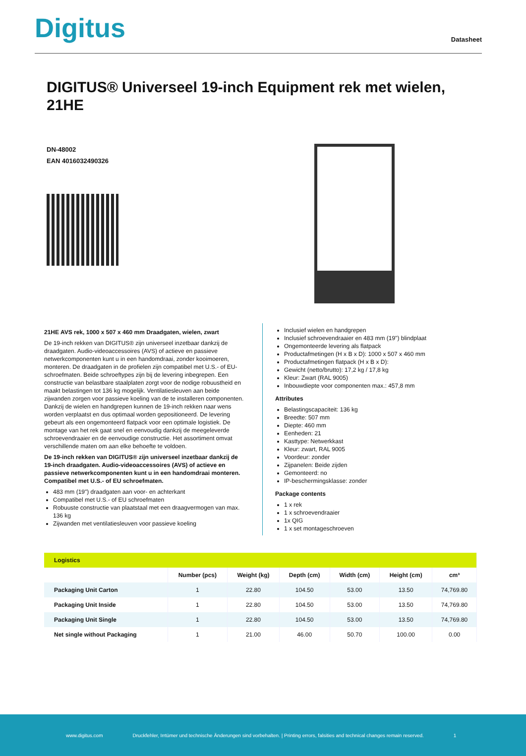Digitus
Datasheet
DIGITUS® Universeel 19-inch Equipment rek met wielen, 21HE
DN-48002
EAN 4016032490326
21HE AVS rek, 1000 x 507 x 460 mm Draadgaten, wielen, zwart
De 19-inch rekken van DIGITUS® zijn universeel inzetbaar dankzij de draadgaten. Audio-videoaccessoires (AVS) of actieve en passieve netwerkcomponenten kunt u in een handomdraai, zonder kooimoeren, monteren. De draadgaten in de profielen zijn compatibel met U.S.- of EU-schroefmaten. Beide schroeftypes zijn bij de levering inbegrepen. Een constructie van belastbare staalplaten zorgt voor de nodige robuustheid en maakt belastingen tot 136 kg mogelijk. Ventilatiesleuven aan beide zijwanden zorgen voor passieve koeling van de te installeren componenten. Dankzij de wielen en handgrepen kunnen de 19-inch rekken naar wens worden verplaatst en dus optimaal worden gepositioneerd. De levering gebeurt als een ongemonteerd flatpack voor een optimale logistiek. De montage van het rek gaat snel en eenvoudig dankzij de meegeleverde schroevendraaier en de eenvoudige constructie. Het assortiment omvat verschillende maten om aan elke behoefte te voldoen.
De 19-inch rekken van DIGITUS® zijn universeel inzetbaar dankzij de 19-inch draadgaten. Audio-videoaccessoires (AVS) of actieve en passieve netwerkcomponenten kunt u in een handomdraai monteren. Compatibel met U.S.- of EU schroefmaten.
483 mm (19") draadgaten aan voor- en achterkant
Compatibel met U.S.- of EU schroefmaten
Robuuste constructie van plaatstaal met een draagvermogen van max. 136 kg
Zijwanden met ventilatiesleuven voor passieve koeling
Inclusief wielen en handgrepen
Inclusief schroevendraaier en 483 mm (19") blindplaat
Ongemonteerde levering als flatpack
Productafmetingen (H x B x D): 1000 x 507 x 460 mm
Productafmetingen flatpack (H x B x D):
Gewicht (netto/brutto): 17,2 kg / 17,8 kg
Kleur: Zwart (RAL 9005)
Inbouwdiepte voor componenten max.: 457,8 mm
Attributes
Belastingscapaciteit: 136 kg
Breedte: 507 mm
Diepte: 460 mm
Eenheden: 21
Kasttype: Netwerkkast
Kleur: zwart, RAL 9005
Voordeur: zonder
Zijpanelen: Beide zijden
Gemonteerd: no
IP-beschermingsklasse: zonder
Package contents
1 x rek
1 x schroevendraaier
1x QIG
1 x set montageschroeven
| Logistics | | | | | | |
| --- | --- | --- | --- | --- | --- | --- |
| | Number (pcs) | Weight (kg) | Depth (cm) | Width (cm) | Height (cm) | cm³ |
| Packaging Unit Carton | 1 | 22.80 | 104.50 | 53.00 | 13.50 | 74,769.80 |
| Packaging Unit Inside | 1 | 22.80 | 104.50 | 53.00 | 13.50 | 74,769.80 |
| Packaging Unit Single | 1 | 22.80 | 104.50 | 53.00 | 13.50 | 74,769.80 |
| Net single without Packaging | 1 | 21.00 | 46.00 | 50.70 | 100.00 | 0.00 |
www.digitus.com Druckfehler, Irrtümer und technische Änderungen sind vorbehalten. | Printing errors, falsities and technical changes remain reserved. 1